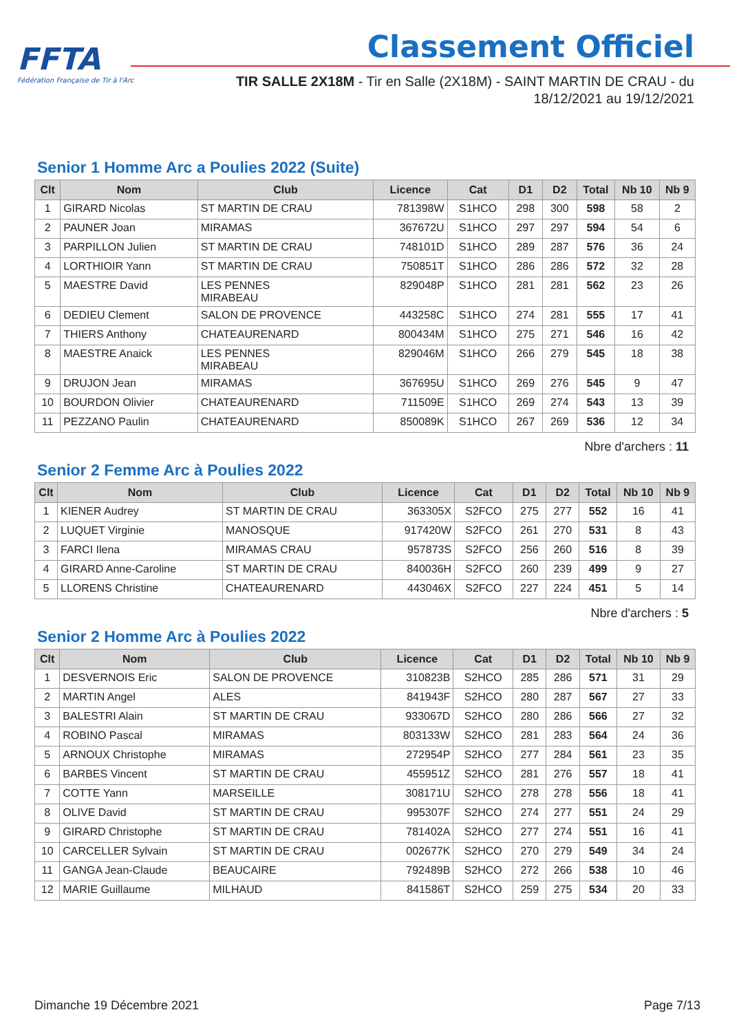FFTA
Fédération Française de Tir à l'Arc
Classement Officiel
TIR SALLE 2X18M - Tir en Salle (2X18M) - SAINT MARTIN DE CRAU - du
18/12/2021 au 19/12/2021
Senior 1 Homme Arc a Poulies 2022 (Suite)
| Clt | Nom | Club | Licence | Cat | D1 | D2 | Total | Nb 10 | Nb 9 |
| --- | --- | --- | --- | --- | --- | --- | --- | --- | --- |
| 1 | GIRARD Nicolas | ST MARTIN DE CRAU | 781398W | S1HCO | 298 | 300 | 598 | 58 | 2 |
| 2 | PAUNER Joan | MIRAMAS | 367672U | S1HCO | 297 | 297 | 594 | 54 | 6 |
| 3 | PARPILLON Julien | ST MARTIN DE CRAU | 748101D | S1HCO | 289 | 287 | 576 | 36 | 24 |
| 4 | LORTHIOIR Yann | ST MARTIN DE CRAU | 750851T | S1HCO | 286 | 286 | 572 | 32 | 28 |
| 5 | MAESTRE David | LES PENNES MIRABEAU | 829048P | S1HCO | 281 | 281 | 562 | 23 | 26 |
| 6 | DEDIEU Clement | SALON DE PROVENCE | 443258C | S1HCO | 274 | 281 | 555 | 17 | 41 |
| 7 | THIERS Anthony | CHATEAURENARD | 800434M | S1HCO | 275 | 271 | 546 | 16 | 42 |
| 8 | MAESTRE Anaick | LES PENNES MIRABEAU | 829046M | S1HCO | 266 | 279 | 545 | 18 | 38 |
| 9 | DRUJON Jean | MIRAMAS | 367695U | S1HCO | 269 | 276 | 545 | 9 | 47 |
| 10 | BOURDON Olivier | CHATEAURENARD | 711509E | S1HCO | 269 | 274 | 543 | 13 | 39 |
| 11 | PEZZANO Paulin | CHATEAURENARD | 850089K | S1HCO | 267 | 269 | 536 | 12 | 34 |
Nbre d'archers : 11
Senior 2 Femme Arc à Poulies 2022
| Clt | Nom | Club | Licence | Cat | D1 | D2 | Total | Nb 10 | Nb 9 |
| --- | --- | --- | --- | --- | --- | --- | --- | --- | --- |
| 1 | KIENER Audrey | ST MARTIN DE CRAU | 363305X | S2FCO | 275 | 277 | 552 | 16 | 41 |
| 2 | LUQUET Virginie | MANOSQUE | 917420W | S2FCO | 261 | 270 | 531 | 8 | 43 |
| 3 | FARCI Ilena | MIRAMAS CRAU | 957873S | S2FCO | 256 | 260 | 516 | 8 | 39 |
| 4 | GIRARD Anne-Caroline | ST MARTIN DE CRAU | 840036H | S2FCO | 260 | 239 | 499 | 9 | 27 |
| 5 | LLORENS Christine | CHATEAURENARD | 443046X | S2FCO | 227 | 224 | 451 | 5 | 14 |
Nbre d'archers : 5
Senior 2 Homme Arc à Poulies 2022
| Clt | Nom | Club | Licence | Cat | D1 | D2 | Total | Nb 10 | Nb 9 |
| --- | --- | --- | --- | --- | --- | --- | --- | --- | --- |
| 1 | DESVERNOIS Eric | SALON DE PROVENCE | 310823B | S2HCO | 285 | 286 | 571 | 31 | 29 |
| 2 | MARTIN Angel | ALES | 841943F | S2HCO | 280 | 287 | 567 | 27 | 33 |
| 3 | BALESTRI Alain | ST MARTIN DE CRAU | 933067D | S2HCO | 280 | 286 | 566 | 27 | 32 |
| 4 | ROBINO Pascal | MIRAMAS | 803133W | S2HCO | 281 | 283 | 564 | 24 | 36 |
| 5 | ARNOUX Christophe | MIRAMAS | 272954P | S2HCO | 277 | 284 | 561 | 23 | 35 |
| 6 | BARBES Vincent | ST MARTIN DE CRAU | 455951Z | S2HCO | 281 | 276 | 557 | 18 | 41 |
| 7 | COTTE Yann | MARSEILLE | 308171U | S2HCO | 278 | 278 | 556 | 18 | 41 |
| 8 | OLIVE David | ST MARTIN DE CRAU | 995307F | S2HCO | 274 | 277 | 551 | 24 | 29 |
| 9 | GIRARD Christophe | ST MARTIN DE CRAU | 781402A | S2HCO | 277 | 274 | 551 | 16 | 41 |
| 10 | CARCELLER Sylvain | ST MARTIN DE CRAU | 002677K | S2HCO | 270 | 279 | 549 | 34 | 24 |
| 11 | GANGA Jean-Claude | BEAUCAIRE | 792489B | S2HCO | 272 | 266 | 538 | 10 | 46 |
| 12 | MARIE Guillaume | MILHAUD | 841586T | S2HCO | 259 | 275 | 534 | 20 | 33 |
Dimanche 19 Décembre 2021 Page 7/13